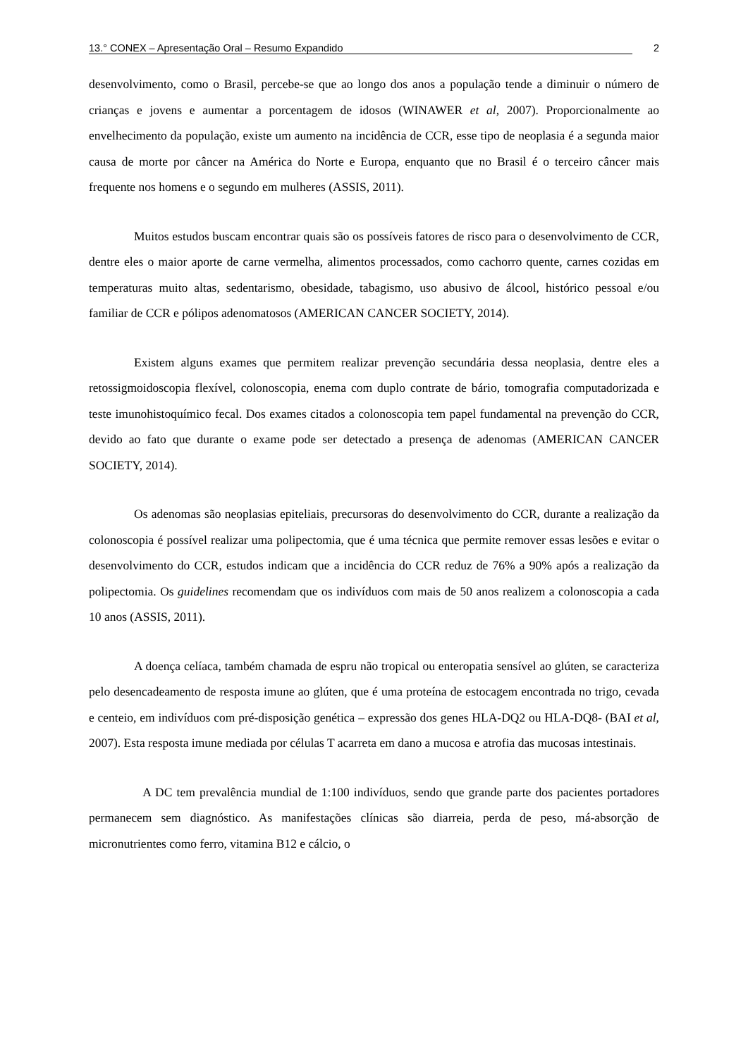13.° CONEX – Apresentação Oral – Resumo Expandido 2
desenvolvimento, como o Brasil, percebe-se que ao longo dos anos a população tende a diminuir o número de crianças e jovens e aumentar a porcentagem de idosos (WINAWER et al, 2007). Proporcionalmente ao envelhecimento da população, existe um aumento na incidência de CCR, esse tipo de neoplasia é a segunda maior causa de morte por câncer na América do Norte e Europa, enquanto que no Brasil é o terceiro câncer mais frequente nos homens e o segundo em mulheres (ASSIS, 2011).
Muitos estudos buscam encontrar quais são os possíveis fatores de risco para o desenvolvimento de CCR, dentre eles o maior aporte de carne vermelha, alimentos processados, como cachorro quente, carnes cozidas em temperaturas muito altas, sedentarismo, obesidade, tabagismo, uso abusivo de álcool, histórico pessoal e/ou familiar de CCR e pólipos adenomatosos (AMERICAN CANCER SOCIETY, 2014).
Existem alguns exames que permitem realizar prevenção secundária dessa neoplasia, dentre eles a retossigmoidoscopia flexível, colonoscopia, enema com duplo contrate de bário, tomografia computadorizada e teste imunohistoquímico fecal. Dos exames citados a colonoscopia tem papel fundamental na prevenção do CCR, devido ao fato que durante o exame pode ser detectado a presença de adenomas (AMERICAN CANCER SOCIETY, 2014).
Os adenomas são neoplasias epiteliais, precursoras do desenvolvimento do CCR, durante a realização da colonoscopia é possível realizar uma polipectomia, que é uma técnica que permite remover essas lesões e evitar o desenvolvimento do CCR, estudos indicam que a incidência do CCR reduz de 76% a 90% após a realização da polipectomia. Os guidelines recomendam que os indivíduos com mais de 50 anos realizem a colonoscopia a cada 10 anos (ASSIS, 2011).
A doença celíaca, também chamada de espru não tropical ou enteropatia sensível ao glúten, se caracteriza pelo desencadeamento de resposta imune ao glúten, que é uma proteína de estocagem encontrada no trigo, cevada e centeio, em indivíduos com pré-disposição genética – expressão dos genes HLA-DQ2 ou HLA-DQ8- (BAI et al, 2007). Esta resposta imune mediada por células T acarreta em dano a mucosa e atrofia das mucosas intestinais.
A DC tem prevalência mundial de 1:100 indivíduos, sendo que grande parte dos pacientes portadores permanecem sem diagnóstico. As manifestações clínicas são diarreia, perda de peso, má-absorção de micronutrientes como ferro, vitamina B12 e cálcio, o